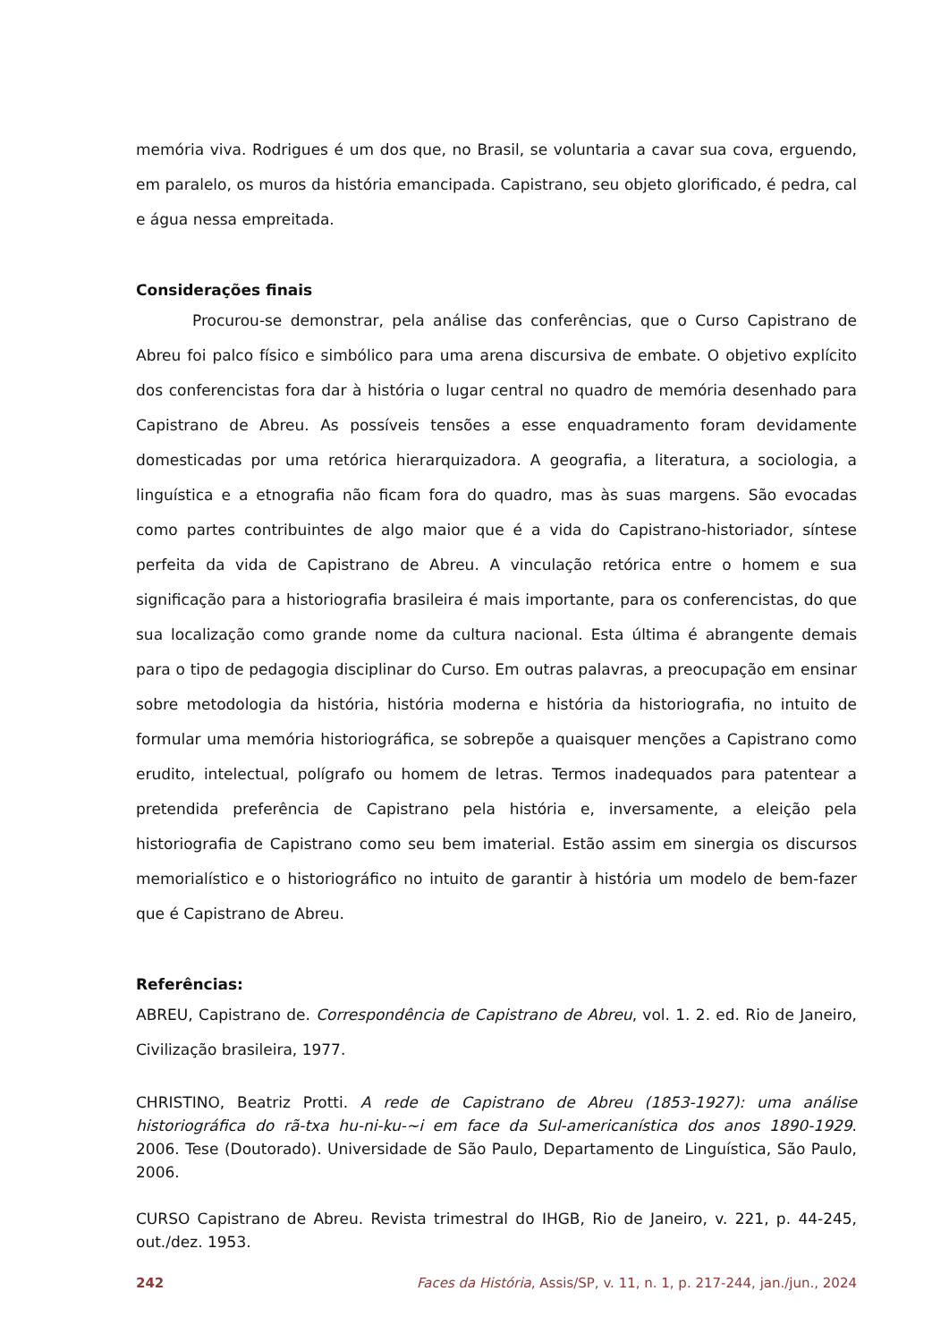memória viva. Rodrigues é um dos que, no Brasil, se voluntaria a cavar sua cova, erguendo, em paralelo, os muros da história emancipada. Capistrano, seu objeto glorificado, é pedra, cal e água nessa empreitada.
Considerações finais
Procurou-se demonstrar, pela análise das conferências, que o Curso Capistrano de Abreu foi palco físico e simbólico para uma arena discursiva de embate. O objetivo explícito dos conferencistas fora dar à história o lugar central no quadro de memória desenhado para Capistrano de Abreu. As possíveis tensões a esse enquadramento foram devidamente domesticadas por uma retórica hierarquizadora. A geografia, a literatura, a sociologia, a linguística e a etnografia não ficam fora do quadro, mas às suas margens. São evocadas como partes contribuintes de algo maior que é a vida do Capistrano-historiador, síntese perfeita da vida de Capistrano de Abreu. A vinculação retórica entre o homem e sua significação para a historiografia brasileira é mais importante, para os conferencistas, do que sua localização como grande nome da cultura nacional. Esta última é abrangente demais para o tipo de pedagogia disciplinar do Curso. Em outras palavras, a preocupação em ensinar sobre metodologia da história, história moderna e história da historiografia, no intuito de formular uma memória historiográfica, se sobrepõe a quaisquer menções a Capistrano como erudito, intelectual, polígrafo ou homem de letras. Termos inadequados para patentear a pretendida preferência de Capistrano pela história e, inversamente, a eleição pela historiografia de Capistrano como seu bem imaterial. Estão assim em sinergia os discursos memorialístico e o historiográfico no intuito de garantir à história um modelo de bem-fazer que é Capistrano de Abreu.
Referências:
ABREU, Capistrano de. Correspondência de Capistrano de Abreu, vol. 1. 2. ed. Rio de Janeiro, Civilização brasileira, 1977.
CHRISTINO, Beatriz Protti. A rede de Capistrano de Abreu (1853-1927): uma análise historiográfica do rã-txa hu-ni-ku-~i em face da Sul-americanística dos anos 1890-1929. 2006. Tese (Doutorado). Universidade de São Paulo, Departamento de Linguística, São Paulo, 2006.
CURSO Capistrano de Abreu. Revista trimestral do IHGB, Rio de Janeiro, v. 221, p. 44-245, out./dez. 1953.
242 Faces da História, Assis/SP, v. 11, n. 1, p. 217-244, jan./jun., 2024